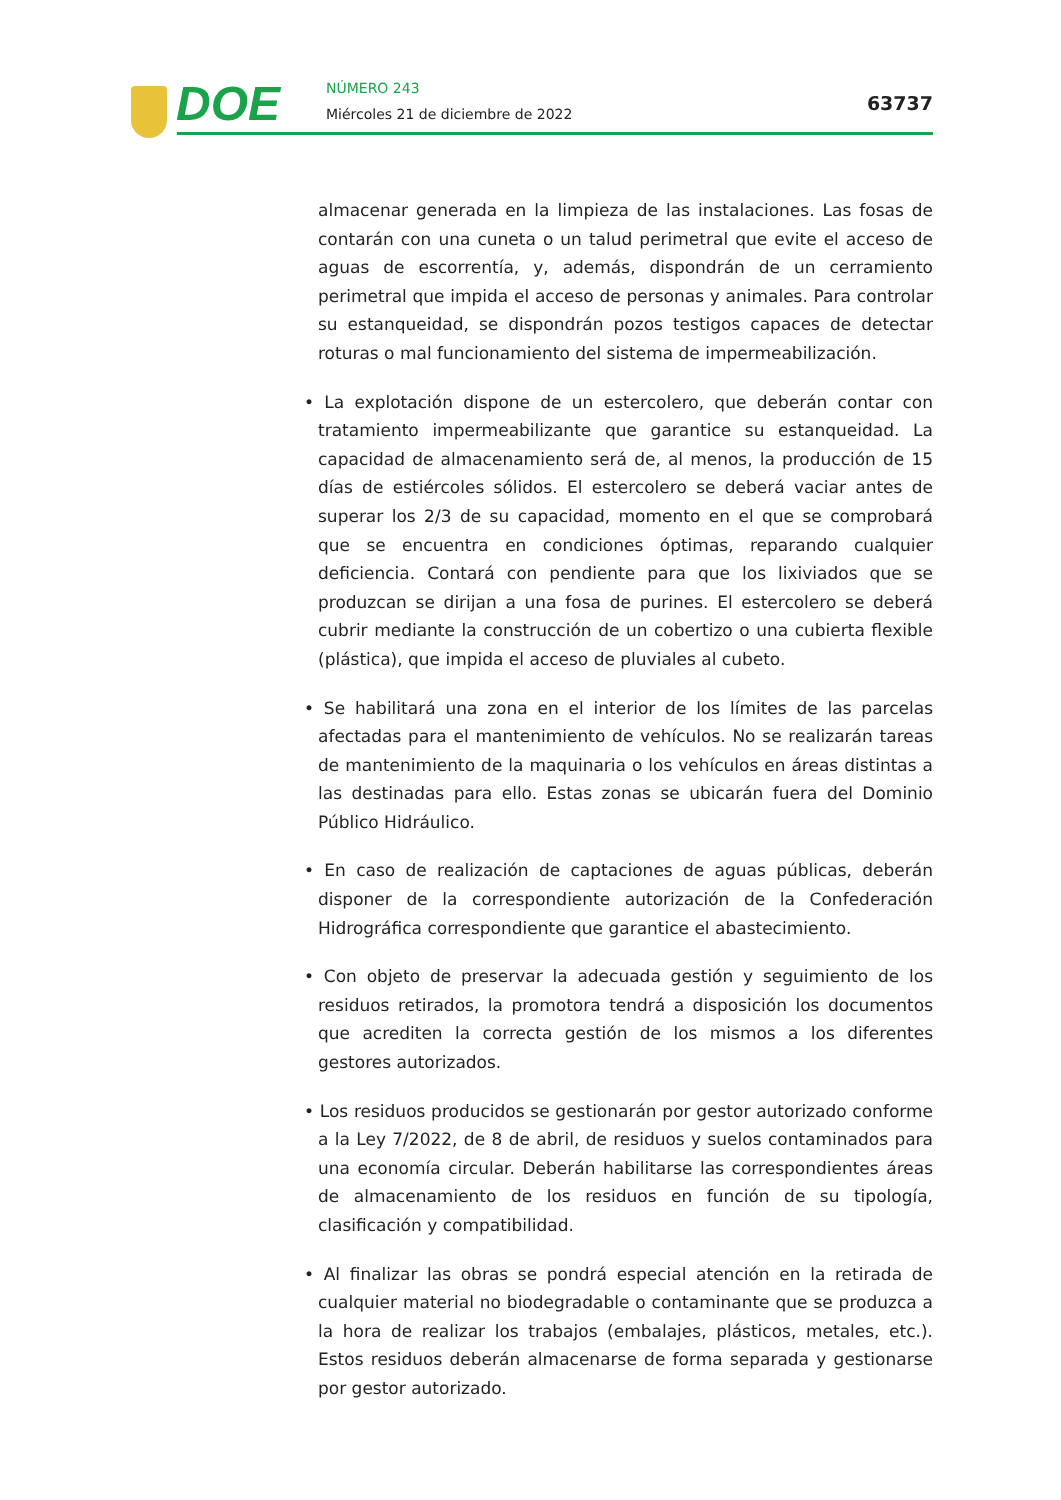DOE NÚMERO 243
Miércoles 21 de diciembre de 2022
63737
almacenar generada en la limpieza de las instalaciones. Las fosas de contarán con una cuneta o un talud perimetral que evite el acceso de aguas de escorrentía, y, además, dispondrán de un cerramiento perimetral que impida el acceso de personas y animales. Para controlar su estanqueidad, se dispondrán pozos testigos capaces de detectar roturas o mal funcionamiento del sistema de impermeabilización.
• La explotación dispone de un estercolero, que deberán contar con tratamiento impermeabilizante que garantice su estanqueidad. La capacidad de almacenamiento será de, al menos, la producción de 15 días de estiércoles sólidos. El estercolero se deberá vaciar antes de superar los 2/3 de su capacidad, momento en el que se comprobará que se encuentra en condiciones óptimas, reparando cualquier deficiencia. Contará con pendiente para que los lixiviados que se produzcan se dirijan a una fosa de purines. El estercolero se deberá cubrir mediante la construcción de un cobertizo o una cubierta flexible (plástica), que impida el acceso de pluviales al cubeto.
• Se habilitará una zona en el interior de los límites de las parcelas afectadas para el mantenimiento de vehículos. No se realizarán tareas de mantenimiento de la maquinaria o los vehículos en áreas distintas a las destinadas para ello. Estas zonas se ubicarán fuera del Dominio Público Hidráulico.
• En caso de realización de captaciones de aguas públicas, deberán disponer de la correspondiente autorización de la Confederación Hidrográfica correspondiente que garantice el abastecimiento.
• Con objeto de preservar la adecuada gestión y seguimiento de los residuos retirados, la promotora tendrá a disposición los documentos que acrediten la correcta gestión de los mismos a los diferentes gestores autorizados.
• Los residuos producidos se gestionarán por gestor autorizado conforme a la Ley 7/2022, de 8 de abril, de residuos y suelos contaminados para una economía circular. Deberán habilitarse las correspondientes áreas de almacenamiento de los residuos en función de su tipología, clasificación y compatibilidad.
• Al finalizar las obras se pondrá especial atención en la retirada de cualquier material no biodegradable o contaminante que se produzca a la hora de realizar los trabajos (embalajes, plásticos, metales, etc.). Estos residuos deberán almacenarse de forma separada y gestionarse por gestor autorizado.